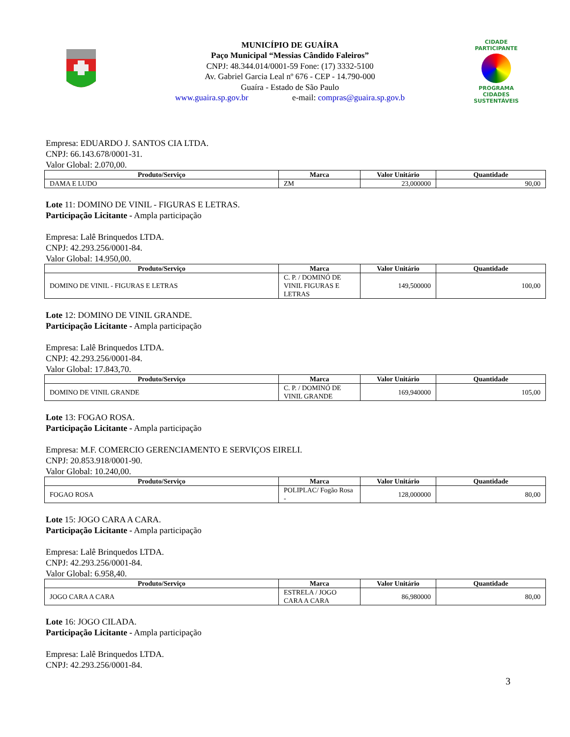MUNICÍPIO DE GUAÍRA
Paço Municipal “Messias Cândido Faleiros”
CNPJ: 48.344.014/0001-59 Fone: (17) 3332-5100
Av. Gabriel Garcia Leal nº 676 - CEP - 14.790-000
Guaíra - Estado de São Paulo
www.guaira.sp.gov.br e-mail: compras@guaira.sp.gov.b
CIDADE PARTICIPANTE
PROGRAMA
CIDADES
SUSTENTÁVEIS
Empresa: EDUARDO J. SANTOS CIA LTDA.
CNPJ: 66.143.678/0001-31.
Valor Global: 2.070,00.
| Produto/Serviço | Marca | Valor Unitário | Quantidade |
| --- | --- | --- | --- |
| DAMA E LUDO | ZM | 23,000000 | 90,00 |
Lote 11: DOMINO DE VINIL - FIGURAS E LETRAS.
Participação Licitante - Ampla participação
Empresa: Lalê Brinquedos LTDA.
CNPJ: 42.293.256/0001-84.
Valor Global: 14.950,00.
| Produto/Serviço | Marca | Valor Unitário | Quantidade |
| --- | --- | --- | --- |
| DOMINO DE VINIL - FIGURAS E LETRAS | C. P. / DOMINÓ DE VINIL FIGURAS E LETRAS | 149,500000 | 100,00 |
Lote 12: DOMINO DE VINIL GRANDE.
Participação Licitante - Ampla participação
Empresa: Lalê Brinquedos LTDA.
CNPJ: 42.293.256/0001-84.
Valor Global: 17.843,70.
| Produto/Serviço | Marca | Valor Unitário | Quantidade |
| --- | --- | --- | --- |
| DOMINO DE VINIL GRANDE | C. P. / DOMINÓ DE VINIL GRANDE | 169,940000 | 105,00 |
Lote 13: FOGAO ROSA.
Participação Licitante - Ampla participação
Empresa: M.F. COMERCIO GERENCIAMENTO E SERVIÇOS EIRELI.
CNPJ: 20.853.918/0001-90.
Valor Global: 10.240,00.
| Produto/Serviço | Marca | Valor Unitário | Quantidade |
| --- | --- | --- | --- |
| FOGAO ROSA | POLIPLAC/ Fogão Rosa - | 128,000000 | 80,00 |
Lote 15: JOGO CARA A CARA.
Participação Licitante - Ampla participação
Empresa: Lalê Brinquedos LTDA.
CNPJ: 42.293.256/0001-84.
Valor Global: 6.958,40.
| Produto/Serviço | Marca | Valor Unitário | Quantidade |
| --- | --- | --- | --- |
| JOGO CARA A CARA | ESTRELA / JOGO CARA A CARA | 86,980000 | 80,00 |
Lote 16: JOGO CILADA.
Participação Licitante - Ampla participação
Empresa: Lalê Brinquedos LTDA.
CNPJ: 42.293.256/0001-84.
3